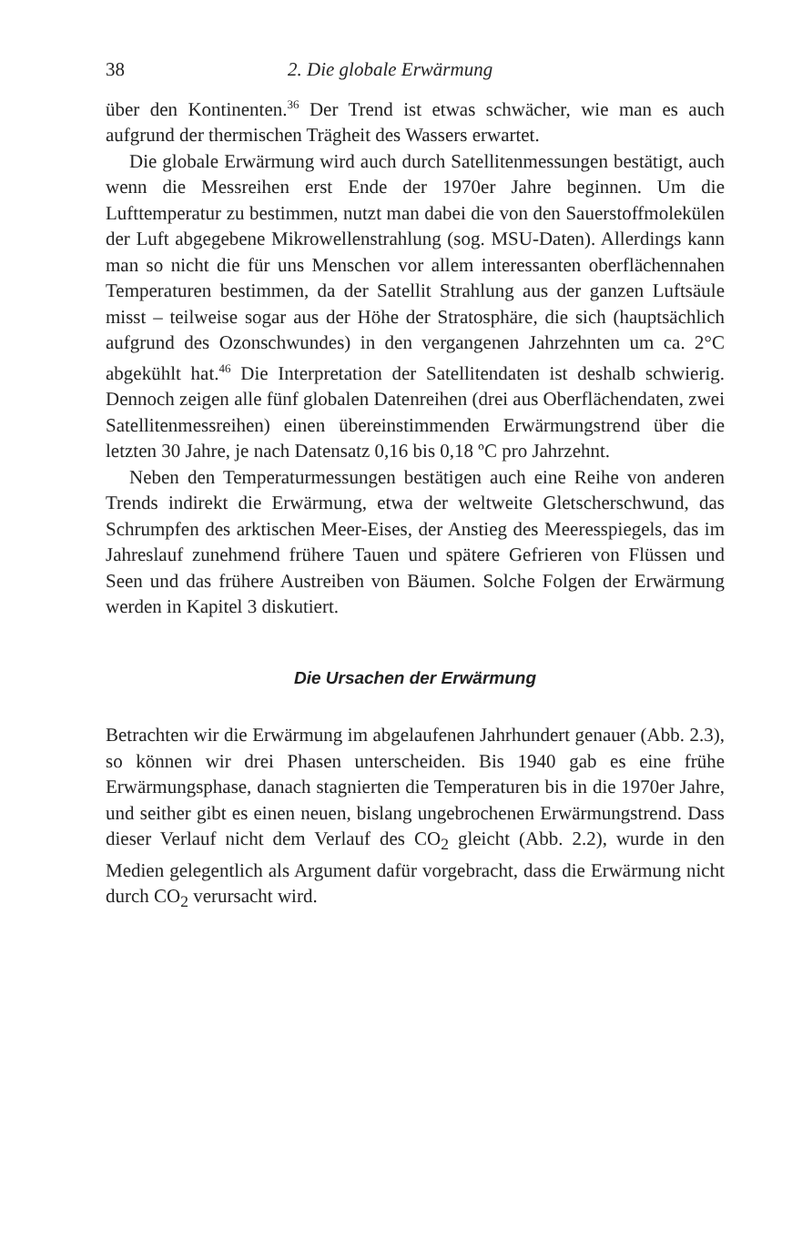38 2. Die globale Erwärmung
über den Kontinenten.<sup>36</sup> Der Trend ist etwas schwächer, wie man es auch aufgrund der thermischen Trägheit des Wassers erwartet.
Die globale Erwärmung wird auch durch Satellitenmessungen bestätigt, auch wenn die Messreihen erst Ende der 1970er Jahre beginnen. Um die Lufttemperatur zu bestimmen, nutzt man dabei die von den Sauerstoffmolekülen der Luft abgegebene Mikrowellenstrahlung (sog. MSU-Daten). Allerdings kann man so nicht die für uns Menschen vor allem interessanten oberflächennahen Temperaturen bestimmen, da der Satellit Strahlung aus der ganzen Luftsäule misst – teilweise sogar aus der Höhe der Stratosphäre, die sich (hauptsächlich aufgrund des Ozonschwundes) in den vergangenen Jahrzehnten um ca. 2°C abgekühlt hat.<sup>46</sup> Die Interpretation der Satellitendaten ist deshalb schwierig. Dennoch zeigen alle fünf globalen Datenreihen (drei aus Oberflächendaten, zwei Satellitenmessreihen) einen übereinstimmenden Erwärmungstrend über die letzten 30 Jahre, je nach Datensatz 0,16 bis 0,18 ºC pro Jahrzehnt.
Neben den Temperaturmessungen bestätigen auch eine Reihe von anderen Trends indirekt die Erwärmung, etwa der weltweite Gletscherschwund, das Schrumpfen des arktischen Meer-Eises, der Anstieg des Meeresspiegels, das im Jahreslauf zunehmend frühere Tauen und spätere Gefrieren von Flüssen und Seen und das frühere Austreiben von Bäumen. Solche Folgen der Erwärmung werden in Kapitel 3 diskutiert.
Die Ursachen der Erwärmung
Betrachten wir die Erwärmung im abgelaufenen Jahrhundert genauer (Abb. 2.3), so können wir drei Phasen unterscheiden. Bis 1940 gab es eine frühe Erwärmungsphase, danach stagnierten die Temperaturen bis in die 1970er Jahre, und seither gibt es einen neuen, bislang ungebrochenen Erwärmungstrend. Dass dieser Verlauf nicht dem Verlauf des CO<sub>2</sub> gleicht (Abb. 2.2), wurde in den Medien gelegentlich als Argument dafür vorgebracht, dass die Erwärmung nicht durch CO<sub>2</sub> verursacht wird.